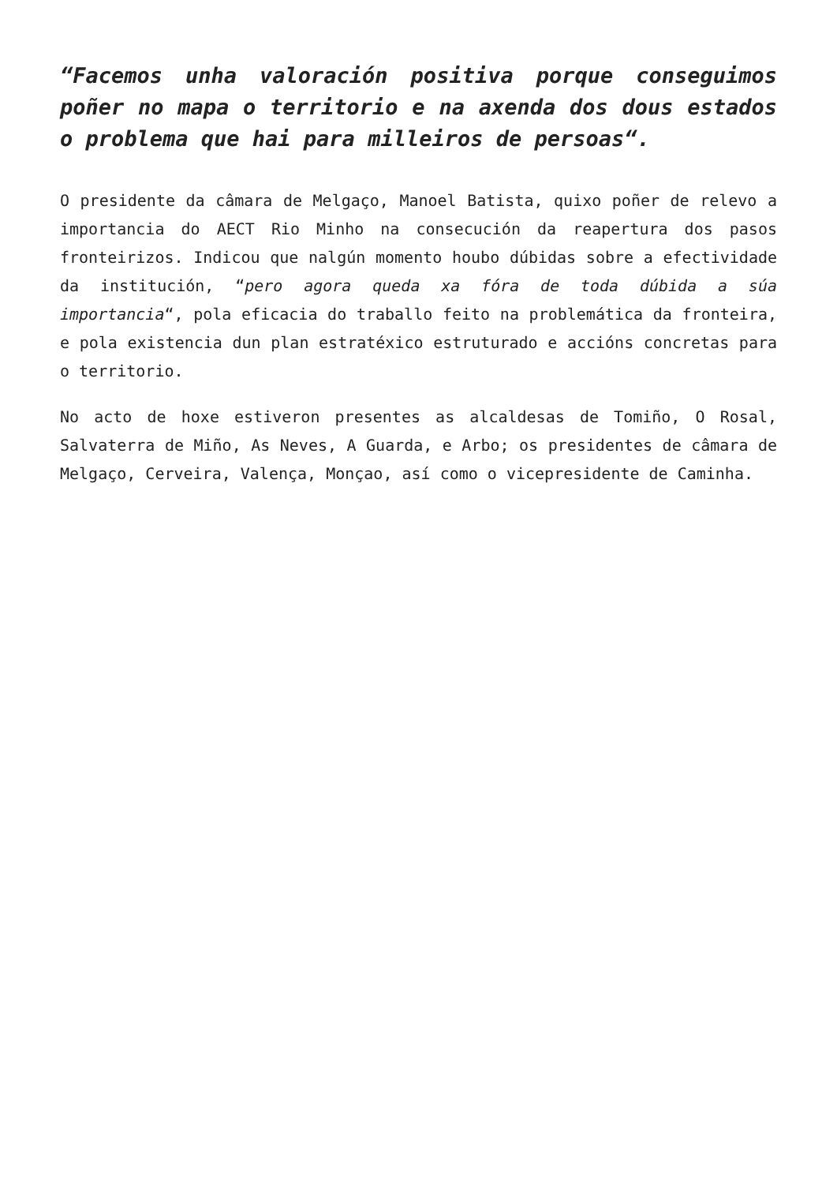“Facemos unha valoración positiva porque conseguimos poñer no mapa o territorio e na axenda dos dous estados o problema que hai para milleiros de persoas“.
O presidente da câmara de Melgaço, Manoel Batista, quixo poñer de relevo a importancia do AECT Rio Minho na consecución da reapertura dos pasos fronteirizos. Indicou que nalgún momento houbo dúbidas sobre a efectividade da institución, “pero agora queda xa fóra de toda dúbida a súa importancia“, pola eficacia do traballo feito na problemática da fronteira, e pola existencia dun plan estratéxico estruturado e accións concretas para o territorio.
No acto de hoxe estiveron presentes as alcaldesas de Tomiño, O Rosal, Salvaterra de Miño, As Neves, A Guarda, e Arbo; os presidentes de câmara de Melgaço, Cerveira, Valença, Monçao, así como o vicepresidente de Caminha.